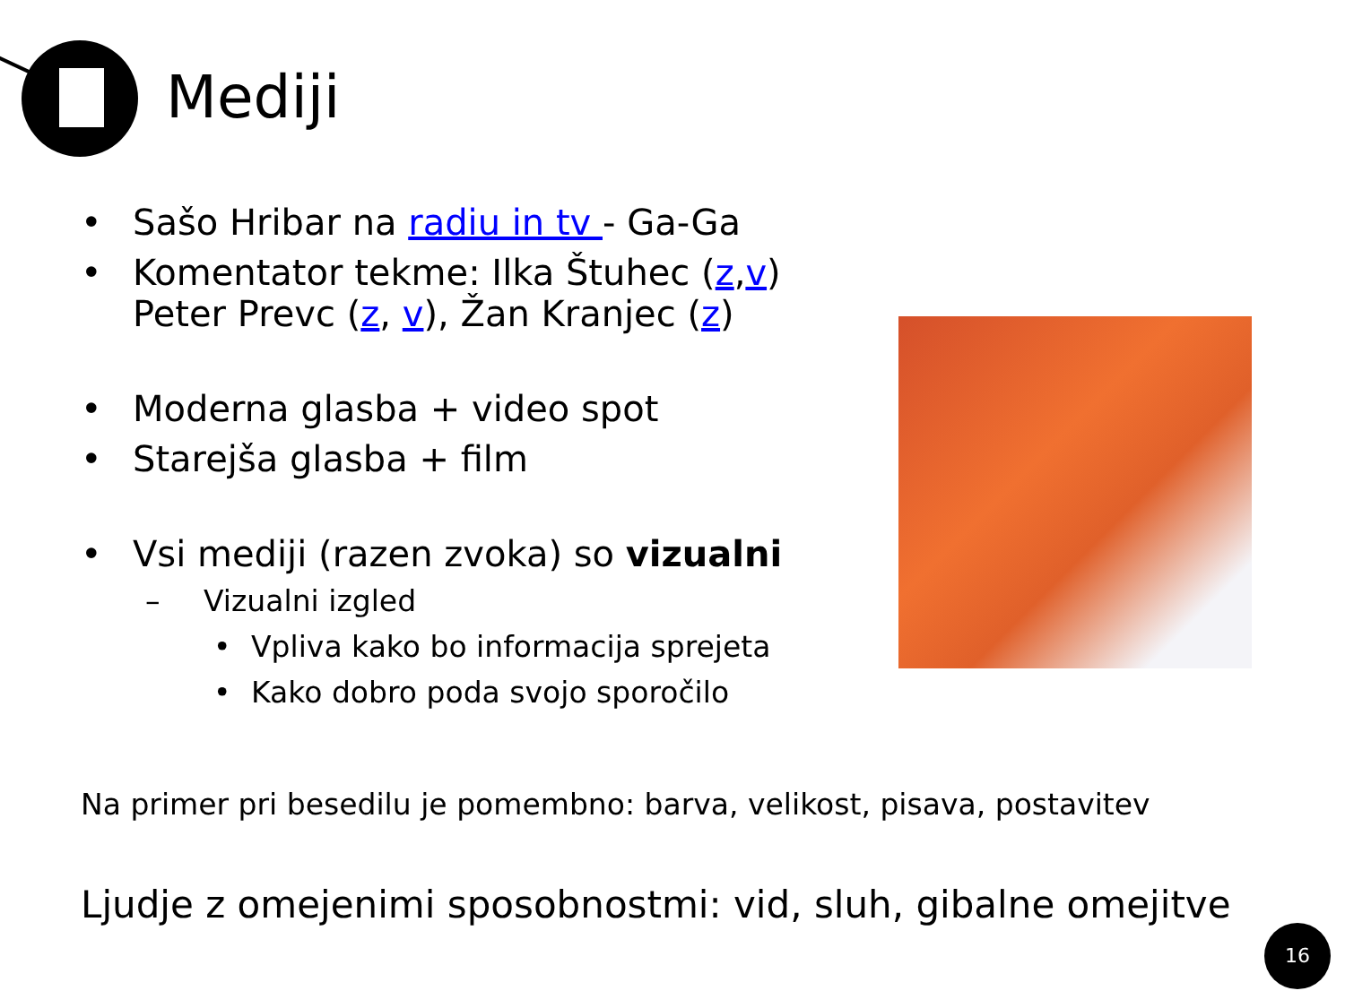Mediji
• Sašo Hribar na radiu in tv - Ga-Ga
• Komentator tekme: Ilka Štuhec (z,v)
Peter Prevc (z, v), Žan Kranjec (z)
• Moderna glasba + video spot
• Starejša glasba + film
• Vsi mediji (razen zvoka) so vizualni
– Vizualni izgled
• Vpliva kako bo informacija sprejeta
• Kako dobro poda svojo sporočilo
Na primer pri besedilu je pomembno: barva, velikost, pisava, postavitev
Ljudje z omejenimi sposobnostmi: vid, sluh, gibalne omejitve
16